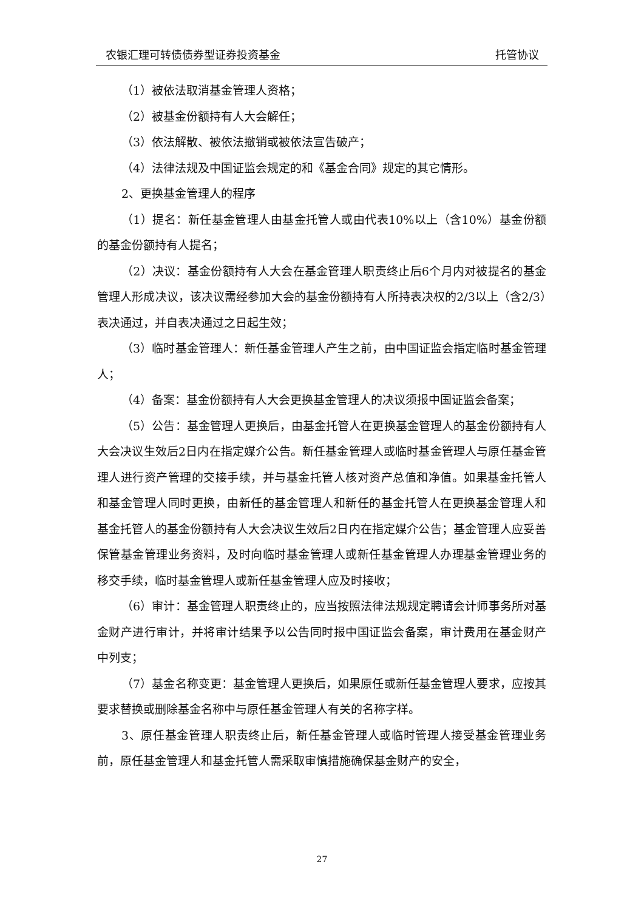农银汇理可转债债券型证券投资基金 托管协议
（1）被依法取消基金管理人资格；
（2）被基金份额持有人大会解任；
（3）依法解散、被依法撤销或被依法宣告破产；
（4）法律法规及中国证监会规定的和《基金合同》规定的其它情形。
2、更换基金管理人的程序
（1）提名：新任基金管理人由基金托管人或由代表10%以上（含10%）基金份额的基金份额持有人提名；
（2）决议：基金份额持有人大会在基金管理人职责终止后6个月内对被提名的基金管理人形成决议，该决议需经参加大会的基金份额持有人所持表决权的2/3以上（含2/3）表决通过，并自表决通过之日起生效；
（3）临时基金管理人：新任基金管理人产生之前，由中国证监会指定临时基金管理人；
（4）备案：基金份额持有人大会更换基金管理人的决议须报中国证监会备案；
（5）公告：基金管理人更换后，由基金托管人在更换基金管理人的基金份额持有人大会决议生效后2日内在指定媒介公告。新任基金管理人或临时基金管理人与原任基金管理人进行资产管理的交接手续，并与基金托管人核对资产总值和净值。如果基金托管人和基金管理人同时更换，由新任的基金管理人和新任的基金托管人在更换基金管理人和基金托管人的基金份额持有人大会决议生效后2日内在指定媒介公告；基金管理人应妥善保管基金管理业务资料，及时向临时基金管理人或新任基金管理人办理基金管理业务的移交手续，临时基金管理人或新任基金管理人应及时接收；
（6）审计：基金管理人职责终止的，应当按照法律法规规定聘请会计师事务所对基金财产进行审计，并将审计结果予以公告同时报中国证监会备案，审计费用在基金财产中列支；
（7）基金名称变更：基金管理人更换后，如果原任或新任基金管理人要求，应按其要求替换或删除基金名称中与原任基金管理人有关的名称字样。
3、原任基金管理人职责终止后，新任基金管理人或临时管理人接受基金管理业务前，原任基金管理人和基金托管人需采取审慎措施确保基金财产的安全，
27